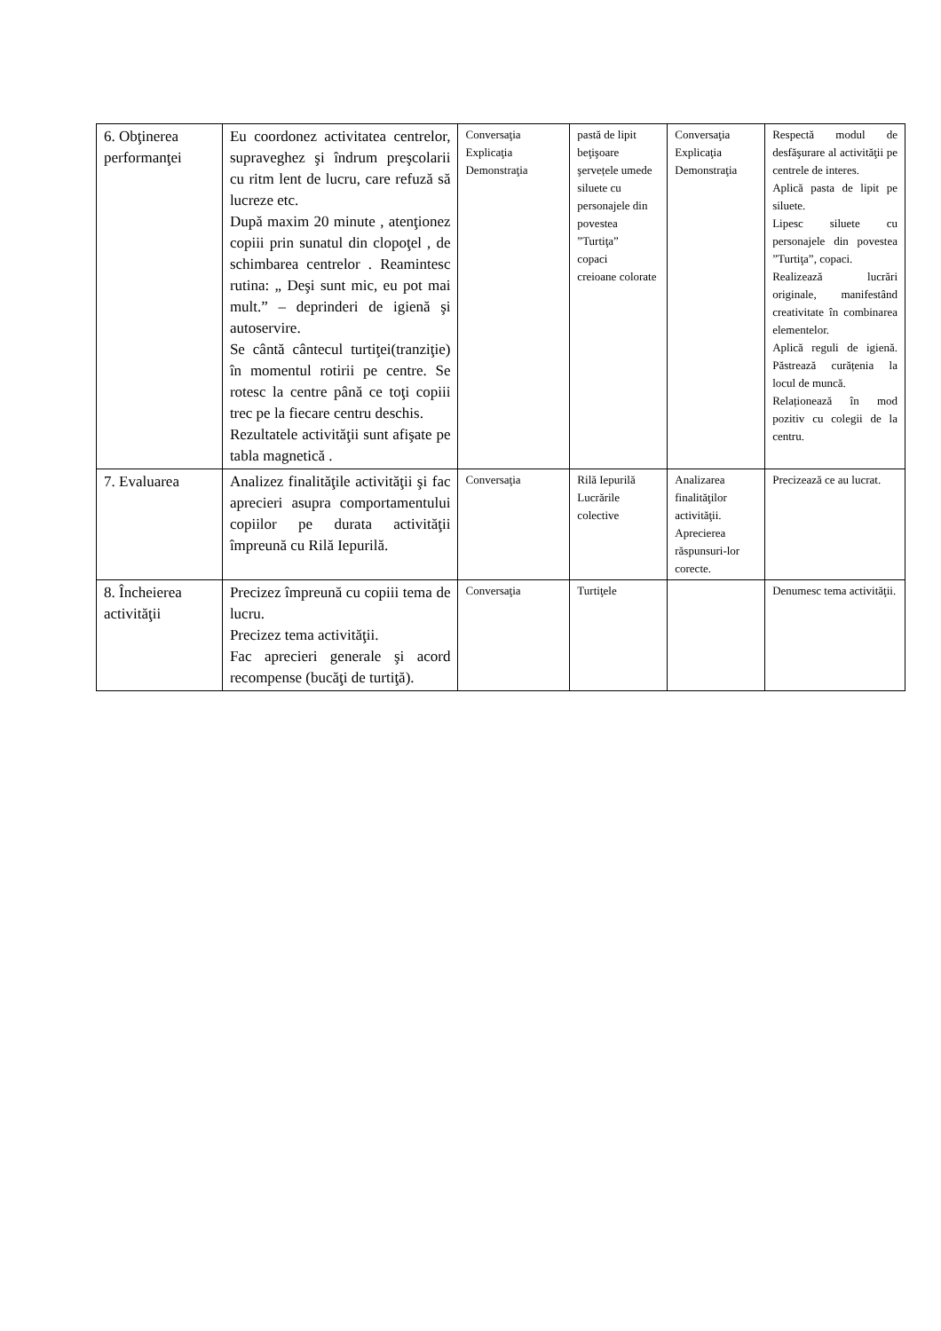| 6. Obţinerea performanţei | Eu coordonez activitatea centrelor, supraveghez şi îndrum preşcolarii cu ritm lent de lucru, care refuză să lucreze etc. După maxim 20 minute , atenţionez copiii prin sunatul din clopoţel , de schimbarea centrelor . Reamintesc rutina: „ Deşi sunt mic, eu pot mai mult.” – deprinderi de igienă şi autoservire. Se cântă cântecul turtiţei(tranziţie) în momentul rotirii pe centre. Se rotesc la centre până ce toţi copiii trec pe la fiecare centru deschis. Rezultatele activităţii sunt afişate pe tabla magnetică . | Conversaţia Explicaţia Demonstraţia | pastă de lipit beţişoare şervețele umede siluete cu personajele din povestea ”Turtiţa” copaci creioane colorate | Conversaţia Explicaţia Demonstraţia | Respectă modul de desfăşurare al activităţii pe centrele de interes. Aplică pasta de lipit pe siluete. Lipesc siluete cu personajele din povestea ”Turtiţa”, copaci. Realizează lucrări originale, manifestând creativitate în combinarea elementelor. Aplică reguli de igienă. Păstrează curățenia la locul de muncă. Relaționează în mod pozitiv cu colegii de la centru. |
| 7. Evaluarea | Analizez finalităţile activităţii şi fac aprecieri asupra comportamentului copiilor pe durata activităţii împreună cu Rilă Iepurilă. | Conversaţia | Rilă Iepurilă Lucrările colective | Analizarea finalităţilor activităţii. Aprecierea răspunsuri-lor corecte. | Precizează ce au lucrat. |
| 8. Încheierea activităţii | Precizez împreună cu copiii tema de lucru. Precizez tema activităţii. Fac aprecieri generale şi acord recompense (bucăţi de turtiţă). | Conversaţia | Turtiţele | | Denumesc tema activităţii. |